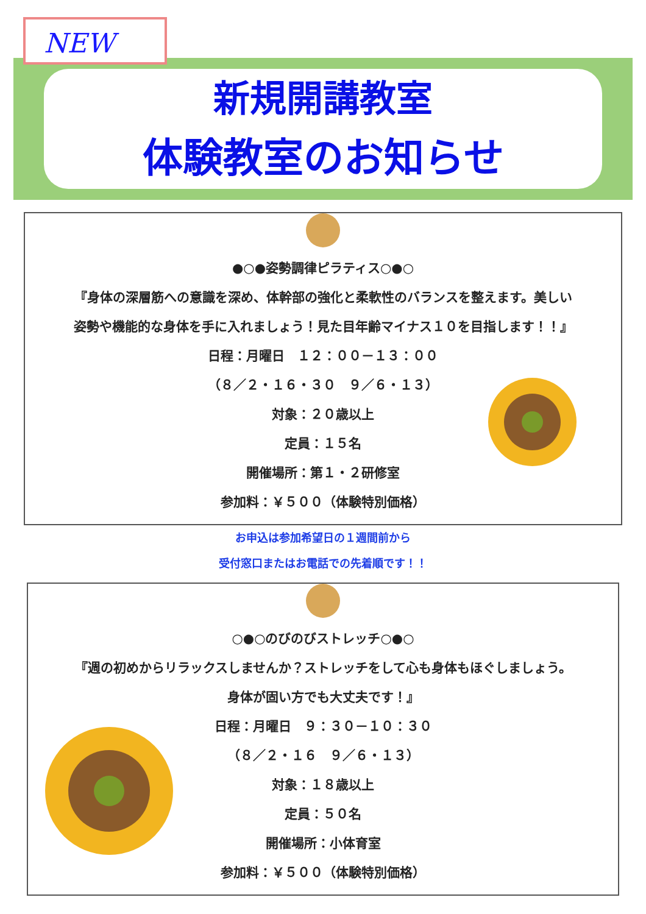NEW
新規開講教室
体験教室のお知らせ
●○●姿勢調律ピラティス○●○
『身体の深層筋への意識を深め、体幹部の強化と柔軟性のバランスを整えます。美しい
姿勢や機能的な身体を手に入れましょう！見た目年齢マイナス１０を目指します！！』
日程：月曜日　１２：００－１３：００
（８／２・１６・３０　９／６・１３）
対象：２０歳以上
定員：１５名
開催場所：第１・２研修室
参加料：￥５００（体験特別価格）
お申込は参加希望日の１週間前から
受付窓口またはお電話での先着順です！！
○●○のびのびストレッチ○●○
『週の初めからリラックスしませんか？ストレッチをして心も身体もほぐしましょう。
身体が固い方でも大丈夫です！』
日程：月曜日　９：３０－１０：３０
（８／２・１６　９／６・１３）
対象：１８歳以上
定員：５０名
開催場所：小体育室
参加料：￥５００（体験特別価格）